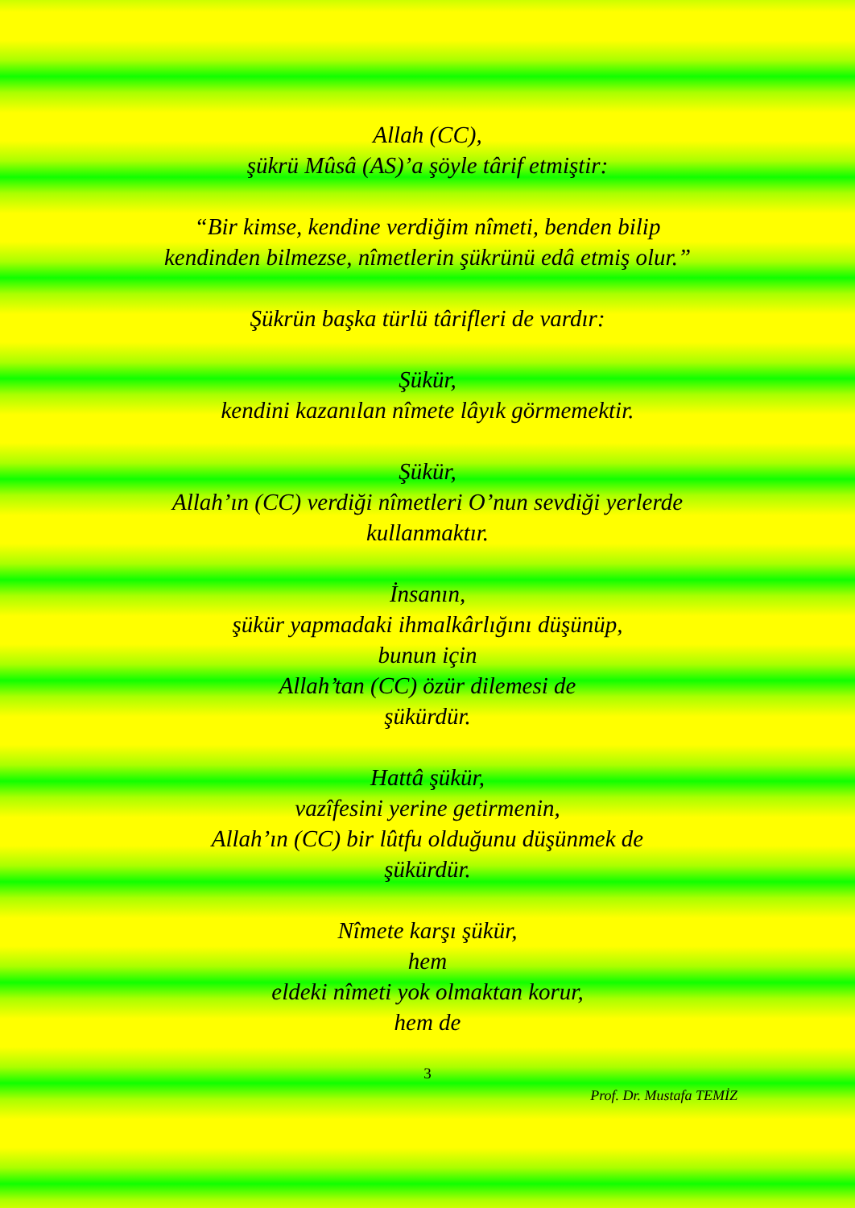Allah (CC),
şükrü Mûsâ (AS)’a şöyle târif etmiştir:
“Bir kimse, kendine verdiğim nîmeti, benden bilip
kendinden bilmezse, nîmetlerin şükrünü edâ etmiş olur.”
Şükrün başka türlü târifleri de vardır:
Şükür,
kendini kazanılan nîmete lâyık görmemektir.
Şükür,
Allah’ın (CC) verdiği nîmetleri O’nun sevdiği yerlerde
kullanmaktır.
İnsanın,
şükür yapmadaki ihmalkârlığını düşünüp,
bunun için
Allah’tan (CC) özür dilemesi de
şükürdür.
Hattâ şükür,
vazîfesini yerine getirmenin,
Allah’ın (CC) bir lûtfu olduğunu düşünmek de
şükürdür.
Nîmete karşı şükür,
hem
eldeki nîmeti yok olmaktan korur,
hem de
3
Prof. Dr. Mustafa TEMİZ